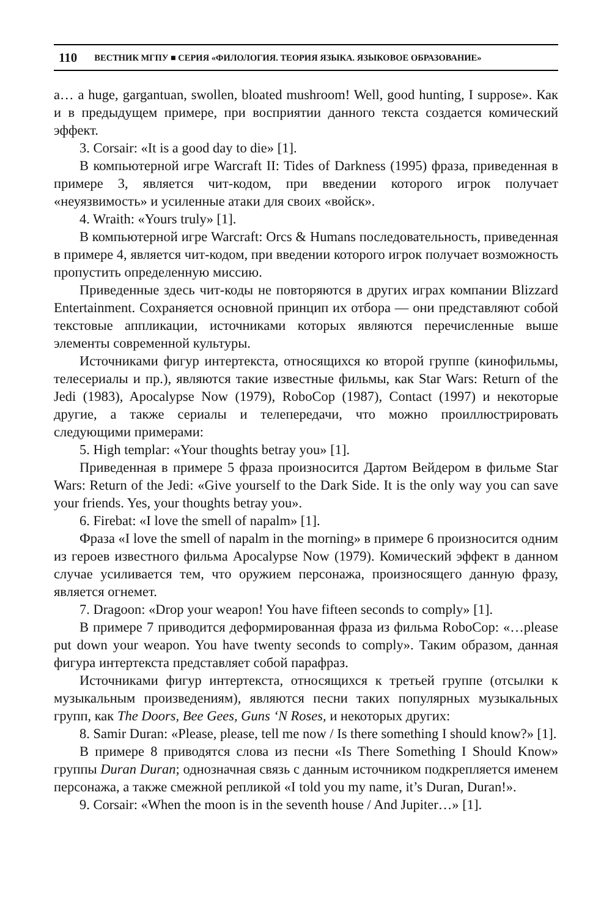110 ВЕСТНИК МГПУ ■ СЕРИЯ «ФИЛОЛОГИЯ. ТЕОРИЯ ЯЗЫКА. ЯЗЫКОВОЕ ОБРАЗОВАНИЕ»
a… a huge, gargantuan, swollen, bloated mushroom! Well, good hunting, I suppose». Как и в предыдущем примере, при восприятии данного текста создается комический эффект.
3. Corsair: «It is a good day to die» [1].
В компьютерной игре Warcraft II: Tides of Darkness (1995) фраза, приведенная в примере 3, является чит-кодом, при введении которого игрок получает «неуязвимость» и усиленные атаки для своих «войск».
4. Wraith: «Yours truly» [1].
В компьютерной игре Warcraft: Orcs & Humans последовательность, приведенная в примере 4, является чит-кодом, при введении которого игрок получает возможность пропустить определенную миссию.
Приведенные здесь чит-коды не повторяются в других играх компании Blizzard Entertainment. Сохраняется основной принцип их отбора — они представляют собой текстовые аппликации, источниками которых являются перечисленные выше элементы современной культуры.
Источниками фигур интертекста, относящихся ко второй группе (кинофильмы, телесериалы и пр.), являются такие известные фильмы, как Star Wars: Return of the Jedi (1983), Apocalypse Now (1979), RoboCop (1987), Contact (1997) и некоторые другие, а также сериалы и телепередачи, что можно проиллюстрировать следующими примерами:
5. High templar: «Your thoughts betray you» [1].
Приведенная в примере 5 фраза произносится Дартом Вейдером в фильме Star Wars: Return of the Jedi: «Give yourself to the Dark Side. It is the only way you can save your friends. Yes, your thoughts betray you».
6. Firebat: «I love the smell of napalm» [1].
Фраза «I love the smell of napalm in the morning» в примере 6 произносится одним из героев известного фильма Apocalypse Now (1979). Комический эффект в данном случае усиливается тем, что оружием персонажа, произносящего данную фразу, является огнемет.
7. Dragoon: «Drop your weapon! You have fifteen seconds to comply» [1].
В примере 7 приводится деформированная фраза из фильма RoboCop: «…please put down your weapon. You have twenty seconds to comply». Таким образом, данная фигура интертекста представляет собой парафраз.
Источниками фигур интертекста, относящихся к третьей группе (отсылки к музыкальным произведениям), являются песни таких популярных музыкальных групп, как The Doors, Bee Gees, Guns ‘N Roses, и некоторых других:
8. Samir Duran: «Please, please, tell me now / Is there something I should know?» [1].
В примере 8 приводятся слова из песни «Is There Something I Should Know» группы Duran Duran; однозначная связь с данным источником подкрепляется именем персонажа, а также смежной репликой «I told you my name, it’s Duran, Duran!».
9. Corsair: «When the moon is in the seventh house / And Jupiter…» [1].